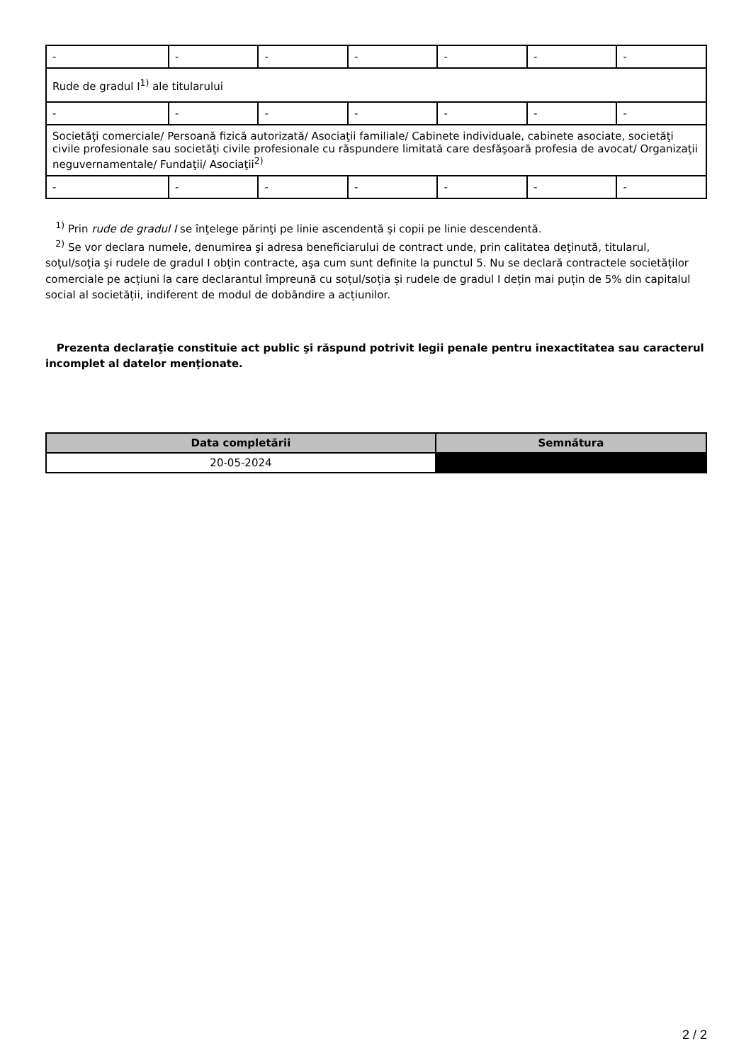| - | - | - | - | - | - | - |
| Rude de gradul I<sup>1)</sup> ale titularului | | | | | | |
| - | - | - | - | - | - | - |
| Societăţi comerciale/ Persoană fizică autorizată/ Asociaţii familiale/ Cabinete individuale, cabinete asociate, societăţi civile profesionale sau societăţi civile profesionale cu răspundere limitată care desfăşoară profesia de avocat/ Organizaţii neguvernamentale/ Fundaţii/ Asociaţii<sup>2)</sup> | | | | | | |
| - | - | - | - | - | - | - |
<sup>1)</sup> Prin rude de gradul I se înţelege părinţi pe linie ascendentă şi copii pe linie descendentă.
<sup>2)</sup> Se vor declara numele, denumirea şi adresa beneficiarului de contract unde, prin calitatea deţinută, titularul, soţul/soţia şi rudele de gradul I obţin contracte, aşa cum sunt definite la punctul 5. Nu se declară contractele societăților comerciale pe acțiuni la care declarantul împreună cu soțul/soția și rudele de gradul I dețin mai puțin de 5% din capitalul social al societății, indiferent de modul de dobândire a acțiunilor.
Prezenta declaraţie constituie act public şi răspund potrivit legii penale pentru inexactitatea sau caracterul incomplet al datelor menţionate.
| Data completării | Semnătura |
| --- | --- |
| 20-05-2024 | |
2 / 2